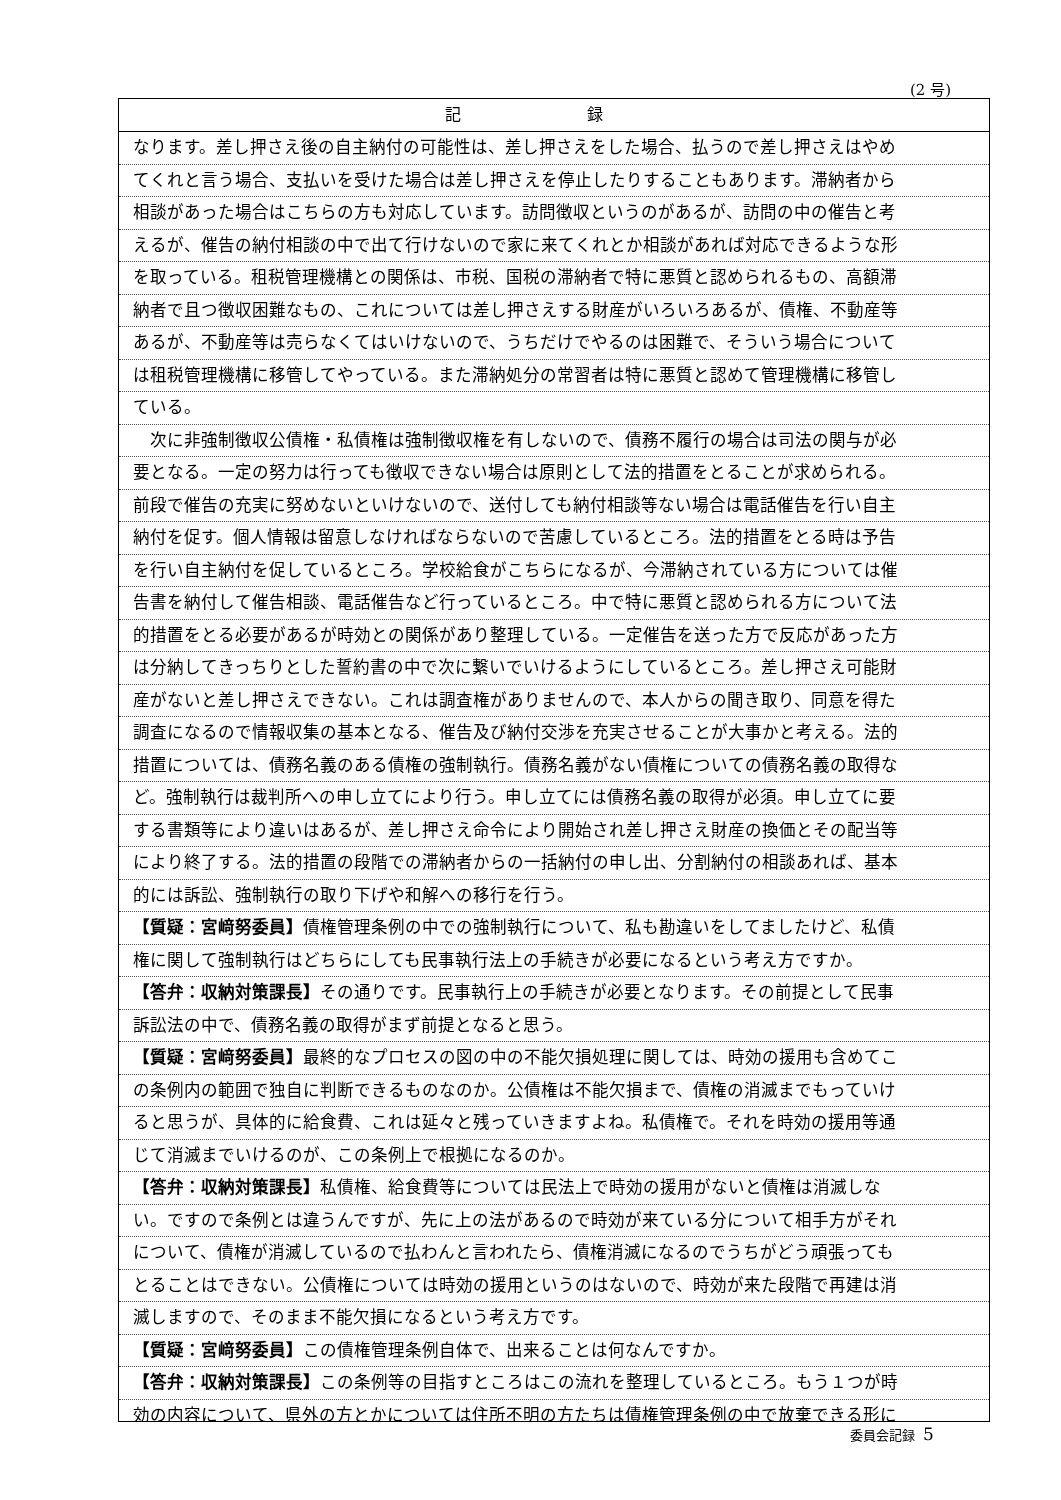(2 号)
記 録
なります。差し押さえ後の自主納付の可能性は、差し押さえをした場合、払うので差し押さえはやめ
てくれと言う場合、支払いを受けた場合は差し押さえを停止したりすることもあります。滞納者から
相談があった場合はこちらの方も対応しています。訪問徴収というのがあるが、訪問の中の催告と考
えるが、催告の納付相談の中で出て行けないので家に来てくれとか相談があれば対応できるような形
を取っている。租税管理機構との関係は、市税、国税の滞納者で特に悪質と認められるもの、高額滞
納者で且つ徴収困難なもの、これについては差し押さえする財産がいろいろあるが、債権、不動産等
あるが、不動産等は売らなくてはいけないので、うちだけでやるのは困難で、そういう場合について
は租税管理機構に移管してやっている。また滞納処分の常習者は特に悪質と認めて管理機構に移管し
ている。
　次に非強制徴収公債権・私債権は強制徴収権を有しないので、債務不履行の場合は司法の関与が必
要となる。一定の努力は行っても徴収できない場合は原則として法的措置をとることが求められる。
前段で催告の充実に努めないといけないので、送付しても納付相談等ない場合は電話催告を行い自主
納付を促す。個人情報は留意しなければならないので苦慮しているところ。法的措置をとる時は予告
を行い自主納付を促しているところ。学校給食がこちらになるが、今滞納されている方については催
告書を納付して催告相談、電話催告など行っているところ。中で特に悪質と認められる方について法
的措置をとる必要があるが時効との関係があり整理している。一定催告を送った方で反応があった方
は分納してきっちりとした誓約書の中で次に繋いでいけるようにしているところ。差し押さえ可能財
産がないと差し押さえできない。これは調査権がありませんので、本人からの聞き取り、同意を得た
調査になるので情報収集の基本となる、催告及び納付交渉を充実させることが大事かと考える。法的
措置については、債務名義のある債権の強制執行。債務名義がない債権についての債務名義の取得な
ど。強制執行は裁判所への申し立てにより行う。申し立てには債務名義の取得が必須。申し立てに要
する書類等により違いはあるが、差し押さえ命令により開始され差し押さえ財産の換価とその配当等
により終了する。法的措置の段階での滞納者からの一括納付の申し出、分割納付の相談あれば、基本
的には訴訟、強制執行の取り下げや和解への移行を行う。
【質疑：宮﨑努委員】債権管理条例の中での強制執行について、私も勘違いをしてましたけど、私債
権に関して強制執行はどちらにしても民事執行法上の手続きが必要になるという考え方ですか。
【答弁：収納対策課長】その通りです。民事執行上の手続きが必要となります。その前提として民事
訴訟法の中で、債務名義の取得がまず前提となると思う。
【質疑：宮﨑努委員】最終的なプロセスの図の中の不能欠損処理に関しては、時効の援用も含めてこ
の条例内の範囲で独自に判断できるものなのか。公債権は不能欠損まで、債権の消滅までもっていけ
ると思うが、具体的に給食費、これは延々と残っていきますよね。私債権で。それを時効の援用等通
じて消滅までいけるのが、この条例上で根拠になるのか。
【答弁：収納対策課長】私債権、給食費等については民法上で時効の援用がないと債権は消滅しな
い。ですので条例とは違うんですが、先に上の法があるので時効が来ている分について相手方がそれ
について、債権が消滅しているので払わんと言われたら、債権消滅になるのでうちがどう頑張っても
とることはできない。公債権については時効の援用というのはないので、時効が来た段階で再建は消
滅しますので、そのまま不能欠損になるという考え方です。
【質疑：宮﨑努委員】この債権管理条例自体で、出来ることは何なんですか。
【答弁：収納対策課長】この条例等の目指すところはこの流れを整理しているところ。もう１つが時
効の内容について、県外の方とかについては住所不明の方たちは債権管理条例の中で放棄できる形に
委員会記録 5